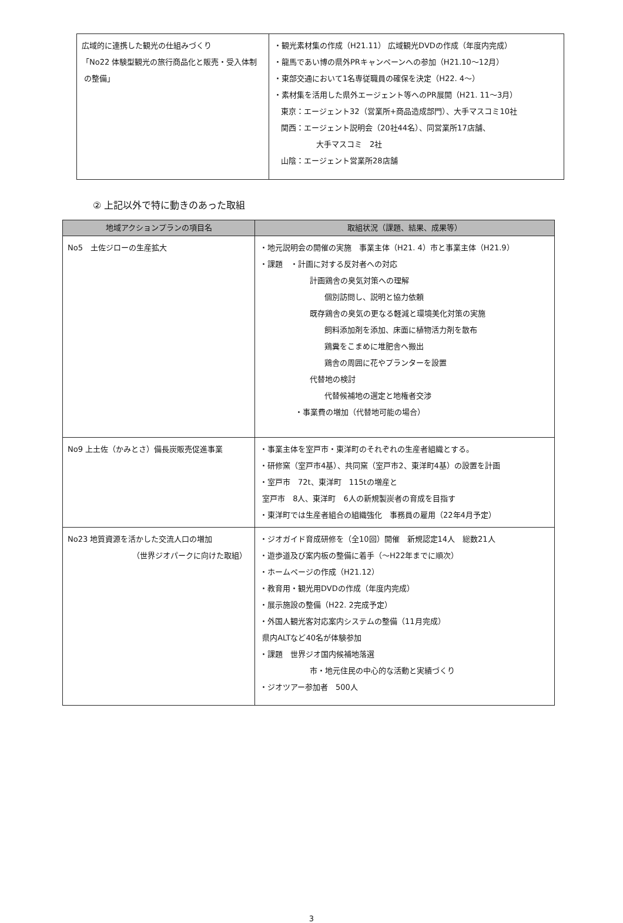| 広域的に連携した観光の仕組みづくり 「No22 体験型観光の旅行商品化と販売・受入体制 の整備」 | ・観光素材集の作成（H21.11） 広域観光DVDの作成（年度内完成） ・龍馬であい博の県外PRキャンペーンへの参加（H21.10〜12月） ・東部交通において1名専従職員の確保を決定（H22. 4〜） ・素材集を活用した県外エージェント等へのPR展開（H21. 11〜3月） 東京：エージェント32（営業所+商品造成部門）、大手マスコミ10社 関西：エージェント説明会（20社44名）、同営業所17店舗、 大手マスコミ 2社 山陰：エージェント営業所28店舗 |
② 上記以外で特に動きのあった取組
| 地域アクションプランの項目名 | 取組状況（課題、結果、成果等） |
| --- | --- |
| No5 土佐ジローの生産拡大 | ・地元説明会の開催の実施 事業主体（H21. 4）市と事業主体（H21.9） ・課題 ・計画に対する反対者への対応 計画鶏舎の臭気対策への理解 個別訪問し、説明と協力依頼 既存鶏舎の臭気の更なる軽減と環境美化対策の実施 飼料添加剤を添加、床面に植物活力剤を散布 鶏糞をこまめに堆肥舎へ搬出 鶏舎の周囲に花やプランターを設置 代替地の検討 代替候補地の選定と地権者交渉 ・事業費の増加（代替地可能の場合） |
| No9 上土佐（かみとさ）備長炭販売促進事業 | ・事業主体を室戸市・東洋町のそれぞれの生産者組織とする。 ・研修窯（室戸市4基）、共同窯（室戸市2、東洋町4基）の設置を計画 ・室戸市 72t、東洋町 115tの増産と 室戸市 8人、東洋町 6人の新規製炭者の育成を目指す ・東洋町では生産者組合の組織強化 事務員の雇用（22年4月予定） |
| No23 地質資源を活かした交流人口の増加 （世界ジオパークに向けた取組） | ・ジオガイド育成研修を（全10回）開催 新規認定14人 総数21人 ・遊歩道及び案内板の整備に着手（〜H22年までに順次） ・ホームページの作成（H21.12） ・教育用・観光用DVDの作成（年度内完成） ・展示施設の整備（H22. 2完成予定） ・外国人観光客対応案内システムの整備（11月完成） 県内ALTなど40名が体験参加 ・課題 世界ジオ国内候補地落選 市・地元住民の中心的な活動と実績づくり ・ジオツアー参加者 500人 |
3